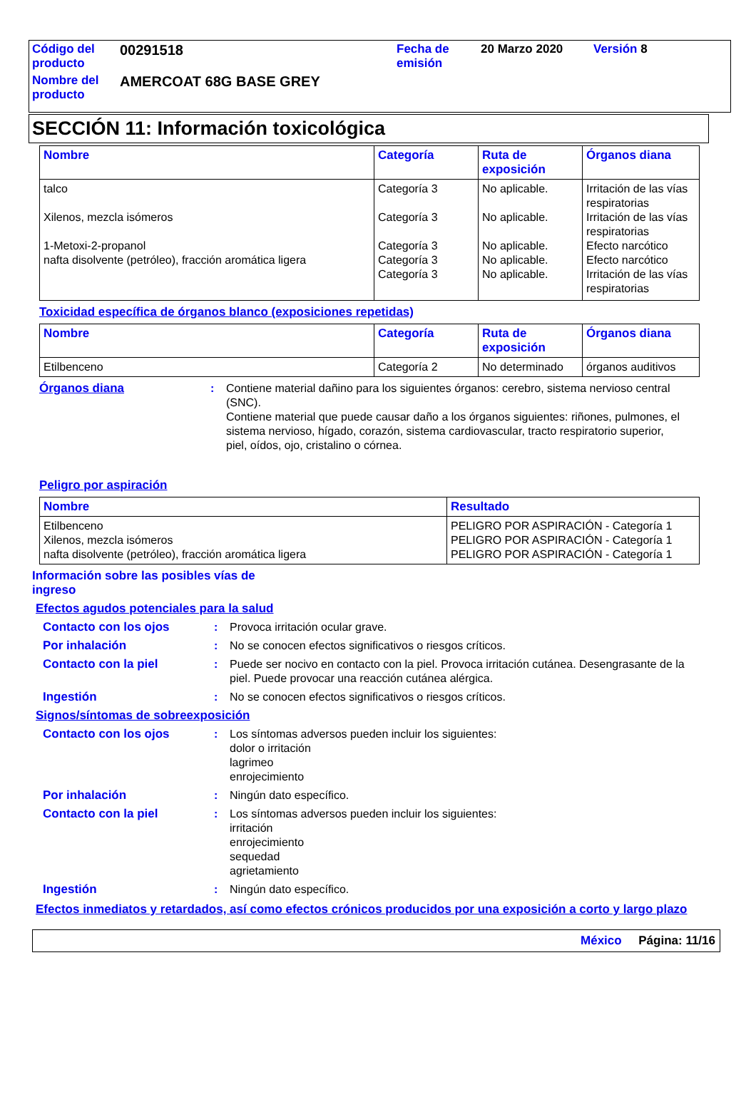| Código del producto | 00291518 | Fecha de emisión | 20 Marzo 2020 | Versión 8 |
| Nombre del producto | AMERCOAT 68G BASE GREY | | | |
SECCIÓN 11: Información toxicológica
| Nombre | Categoría | Ruta de exposición | Órganos diana |
| --- | --- | --- | --- |
| talco Xilenos, mezcla isómeros 1-Metoxi-2-propanol nafta disolvente (petróleo), fracción aromática ligera | Categoría 3 Categoría 3 Categoría 3 Categoría 3 Categoría 3 | No aplicable. No aplicable. No aplicable. No aplicable. No aplicable. | Irritación de las vías respiratorias Irritación de las vías respiratorias Efecto narcótico Efecto narcótico Irritación de las vías respiratorias |
Toxicidad específica de órganos blanco (exposiciones repetidas)
| Nombre | Categoría | Ruta de exposición | Órganos diana |
| --- | --- | --- | --- |
| Etilbenceno | Categoría 2 | No determinado | órganos auditivos |
Órganos diana : Contiene material dañino para los siguientes órganos: cerebro, sistema nervioso central (SNC).
Contiene material que puede causar daño a los órganos siguientes: riñones, pulmones, el sistema nervioso, hígado, corazón, sistema cardiovascular, tracto respiratorio superior, piel, oídos, ojo, cristalino o córnea.
Peligro por aspiración
| Nombre | Resultado |
| --- | --- |
| Etilbenceno Xilenos, mezcla isómeros nafta disolvente (petróleo), fracción aromática ligera | PELIGRO POR ASPIRACIÓN - Categoría 1 PELIGRO POR ASPIRACIÓN - Categoría 1 PELIGRO POR ASPIRACIÓN - Categoría 1 |
Información sobre las posibles vías de ingreso
Efectos agudos potenciales para la salud
Contacto con los ojos : Provoca irritación ocular grave.
Por inhalación : No se conocen efectos significativos o riesgos críticos.
Contacto con la piel : Puede ser nocivo en contacto con la piel. Provoca irritación cutánea. Desengrasante de la piel. Puede provocar una reacción cutánea alérgica.
Ingestión : No se conocen efectos significativos o riesgos críticos.
Signos/síntomas de sobreexposición
Contacto con los ojos : Los síntomas adversos pueden incluir los siguientes:
dolor o irritación
lagrimeo
enrojecimiento
Por inhalación : Ningún dato específico.
Contacto con la piel : Los síntomas adversos pueden incluir los siguientes:
irritación
enrojecimiento
sequedad
agrietamiento
Ingestión : Ningún dato específico.
Efectos inmediatos y retardados, así como efectos crónicos producidos por una exposición a corto y largo plazo
México Página: 11/16